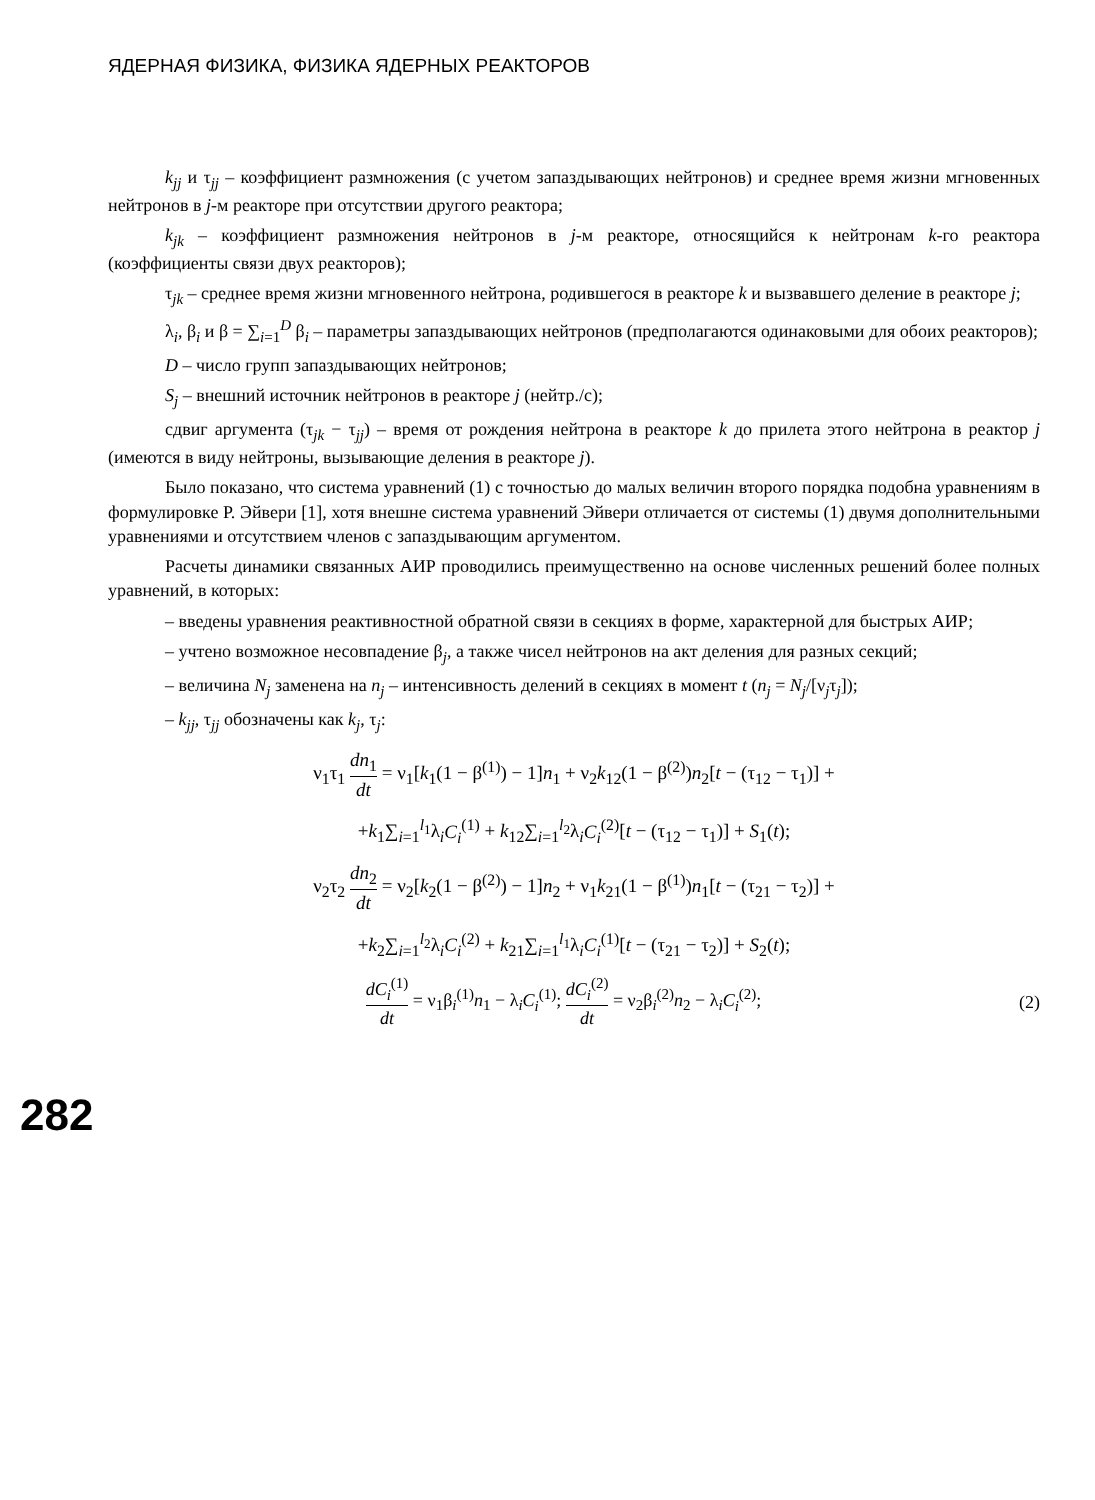ЯДЕРНАЯ ФИЗИКА, ФИЗИКА ЯДЕРНЫХ РЕАКТОРОВ
k<sub>jj</sub> и τ<sub>jj</sub> – коэффициент размножения (с учетом запаздывающих нейтронов) и среднее время жизни мгновенных нейтронов в j-м реакторе при отсутствии другого реактора;
k<sub>jk</sub> – коэффициент размножения нейтронов в j-м реакторе, относящийся к нейтронам k-го реактора (коэффициенты связи двух реакторов);
τ<sub>jk</sub> – среднее время жизни мгновенного нейтрона, родившегося в реакторе k и вызвавшего деление в реакторе j;
λ<sub>i</sub>, β<sub>i</sub> и β = ∑<sub>i=1</sub><sup>D</sup> β<sub>i</sub> – параметры запаздывающих нейтронов (предполагаются одинаковыми для обоих реакторов);
D – число групп запаздывающих нейтронов;
S<sub>j</sub> – внешний источник нейтронов в реакторе j (нейтр./с);
сдвиг аргумента (τ<sub>jk</sub> − τ<sub>jj</sub>) – время от рождения нейтрона в реакторе k до прилета этого нейтрона в реактор j (имеются в виду нейтроны, вызывающие деления в реакторе j).
Было показано, что система уравнений (1) с точностью до малых величин второго порядка подобна уравнениям в формулировке Р. Эйвери [1], хотя внешне система уравнений Эйвери отличается от системы (1) двумя дополнительными уравнениями и отсутствием членов с запаздывающим аргументом.
Расчеты динамики связанных АИР проводились преимущественно на основе численных решений более полных уравнений, в которых:
– введены уравнения реактивностной обратной связи в секциях в форме, характерной для быстрых АИР;
– учтено возможное несовпадение β<sub>j</sub>, а также чисел нейтронов на акт деления для разных секций;
– величина N<sub>j</sub> заменена на n<sub>j</sub> – интенсивность делений в секциях в момент t (n<sub>j</sub> = N<sub>j</sub>/[ν<sub>j</sub>τ<sub>j</sub>]);
– k<sub>jj</sub>, τ<sub>jj</sub> обозначены как k<sub>j</sub>, τ<sub>j</sub>:
ν<sub>1</sub>τ<sub>1</sub> dn<sub>1</sub> dt = ν<sub>1</sub>[k<sub>1</sub>(1 − β<sup>(1)</sup>) − 1]n<sub>1</sub> + ν<sub>2</sub>k<sub>12</sub>(1 − β<sup>(2)</sup>)n<sub>2</sub>[t − (τ<sub>12</sub> − τ<sub>1</sub>)] +
+k<sub>1</sub>∑<sub>i=1</sub><sup>l<sub>1</sub></sup>λ<sub>i</sub>C<sub>i</sub><sup>(1)</sup> + k<sub>12</sub>∑<sub>i=1</sub><sup>l<sub>2</sub></sup>λ<sub>i</sub>C<sub>i</sub><sup>(2)</sup>[t − (τ<sub>12</sub> − τ<sub>1</sub>)] + S<sub>1</sub>(t);
ν<sub>2</sub>τ<sub>2</sub> dn<sub>2</sub> dt = ν<sub>2</sub>[k<sub>2</sub>(1 − β<sup>(2)</sup>) − 1]n<sub>2</sub> + ν<sub>1</sub>k<sub>21</sub>(1 − β<sup>(1)</sup>)n<sub>1</sub>[t − (τ<sub>21</sub> − τ<sub>2</sub>)] +
+k<sub>2</sub>∑<sub>i=1</sub><sup>l<sub>2</sub></sup>λ<sub>i</sub>C<sub>i</sub><sup>(2)</sup> + k<sub>21</sub>∑<sub>i=1</sub><sup>l<sub>1</sub></sup>λ<sub>i</sub>C<sub>i</sub><sup>(1)</sup>[t − (τ<sub>21</sub> − τ<sub>2</sub>)] + S<sub>2</sub>(t);
dC<sub>i</sub><sup>(1)</sup> dt = ν<sub>1</sub>β<sub>i</sub><sup>(1)</sup>n<sub>1</sub> − λ<sub>i</sub>C<sub>i</sub><sup>(1)</sup>; dC<sub>i</sub><sup>(2)</sup> dt = ν<sub>2</sub>β<sub>i</sub><sup>(2)</sup>n<sub>2</sub> − λ<sub>i</sub>C<sub>i</sub><sup>(2)</sup>; (2)
282